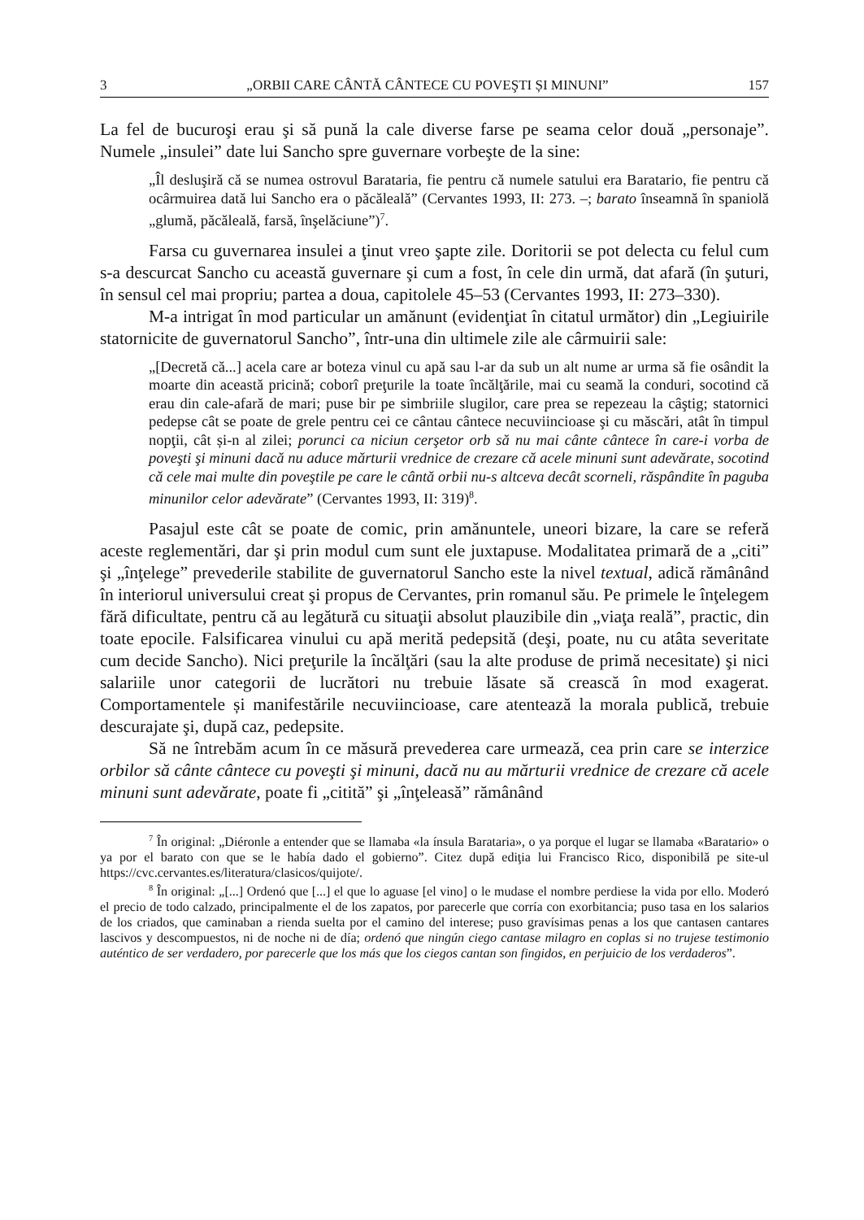3 „ORBII CARE CÂNTĂ CÂNTECE CU POVEŞTI ȘI MINUNI” 157
La fel de bucuroşi erau şi să pună la cale diverse farse pe seama celor două „personaje”. Numele „insulei” date lui Sancho spre guvernare vorbeşte de la sine:
„Îl desluşiră că se numea ostrovul Barataria, fie pentru că numele satului era Baratario, fie pentru că ocârmuirea dată lui Sancho era o păcăleală” (Cervantes 1993, II: 273. –; barato înseamnă în spaniolă „glumă, păcăleală, farsă, înşelăciune”)<sup>7</sup>.
Farsa cu guvernarea insulei a ţinut vreo şapte zile. Doritorii se pot delecta cu felul cum s-a descurcat Sancho cu această guvernare şi cum a fost, în cele din urmă, dat afară (în şuturi, în sensul cel mai propriu; partea a doua, capitolele 45–53 (Cervantes 1993, II: 273–330).
M-a intrigat în mod particular un amănunt (evidenţiat în citatul următor) din „Legiuirile statornicite de guvernatorul Sancho”, într-una din ultimele zile ale cârmuirii sale:
„[Decretă că...] acela care ar boteza vinul cu apă sau l-ar da sub un alt nume ar urma să fie osândit la moarte din această pricină; coborî preţurile la toate încălţările, mai cu seamă la conduri, socotind că erau din cale-afară de mari; puse bir pe simbriile slugilor, care prea se repezeau la câştig; statornici pedepse cât se poate de grele pentru cei ce cântau cântece necuviincioase şi cu măscări, atât în timpul nopţii, cât și-n al zilei; porunci ca niciun cerşetor orb să nu mai cânte cântece în care-i vorba de poveşti şi minuni dacă nu aduce mărturii vrednice de crezare că acele minuni sunt adevărate, socotind că cele mai multe din poveştile pe care le cântă orbii nu-s altceva decât scorneli, răspândite în paguba minunilor celor adevărate” (Cervantes 1993, II: 319)<sup>8</sup>.
Pasajul este cât se poate de comic, prin amănuntele, uneori bizare, la care se referă aceste reglementări, dar şi prin modul cum sunt ele juxtapuse. Modalitatea primară de a „citi” şi „înţelege” prevederile stabilite de guvernatorul Sancho este la nivel textual, adică rămânând în interiorul universului creat şi propus de Cervantes, prin romanul său. Pe primele le înţelegem fără dificultate, pentru că au legătură cu situaţii absolut plauzibile din „viaţa reală”, practic, din toate epocile. Falsificarea vinului cu apă merită pedepsită (deşi, poate, nu cu atâta severitate cum decide Sancho). Nici preţurile la încălţări (sau la alte produse de primă necesitate) şi nici salariile unor categorii de lucrători nu trebuie lăsate să crească în mod exagerat. Comportamentele și manifestările necuviincioase, care atentează la morala publică, trebuie descurajate şi, după caz, pedepsite.
Să ne întrebăm acum în ce măsură prevederea care urmează, cea prin care se interzice orbilor să cânte cântece cu poveşti şi minuni, dacă nu au mărturii vrednice de crezare că acele minuni sunt adevărate, poate fi „citită” şi „înţeleasă” rămânând
<sup>7</sup> În original: „Diéronle a entender que se llamaba «la ínsula Barataria», o ya porque el lugar se llamaba «Baratario» o ya por el barato con que se le había dado el gobierno”. Citez după ediţia lui Francisco Rico, disponibilă pe site-ul https://cvc.cervantes.es/literatura/clasicos/quijote/.
<sup>8</sup> În original: „[...] Ordenó que [...] el que lo aguase [el vino] o le mudase el nombre perdiese la vida por ello. Moderó el precio de todo calzado, principalmente el de los zapatos, por parecerle que corría con exorbitancia; puso tasa en los salarios de los criados, que caminaban a rienda suelta por el camino del interese; puso gravísimas penas a los que cantasen cantares lascivos y descompuestos, ni de noche ni de día; ordenó que ningún ciego cantase milagro en coplas si no trujese testimonio auténtico de ser verdadero, por parecerle que los más que los ciegos cantan son fingidos, en perjuicio de los verdaderos”.